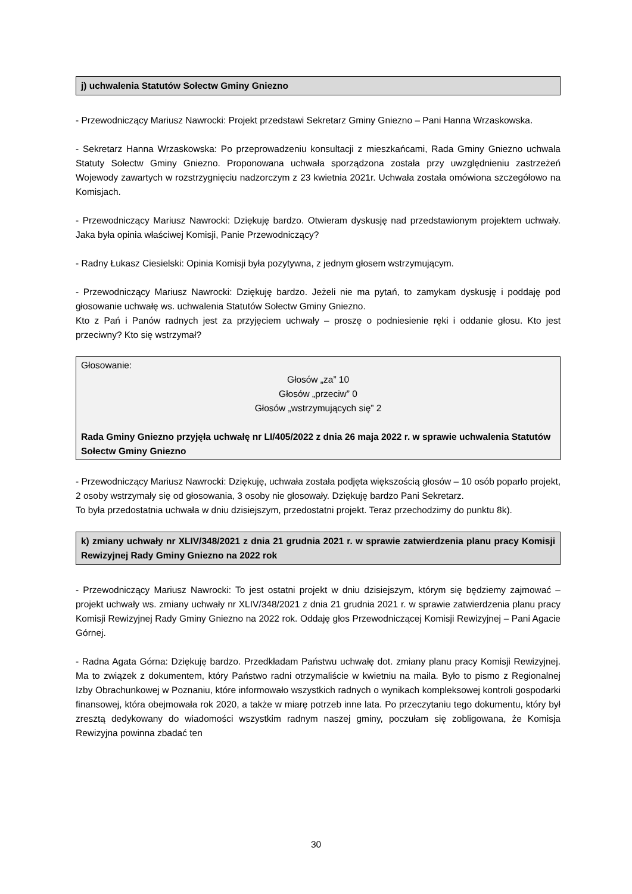j) uchwalenia Statutów Sołectw Gminy Gniezno
- Przewodniczący Mariusz Nawrocki: Projekt przedstawi Sekretarz Gminy Gniezno – Pani Hanna Wrzaskowska.
- Sekretarz Hanna Wrzaskowska: Po przeprowadzeniu konsultacji z mieszkańcami, Rada Gminy Gniezno uchwala Statuty Sołectw Gminy Gniezno. Proponowana uchwała sporządzona została przy uwzględnieniu zastrzeżeń Wojewody zawartych w rozstrzygnięciu nadzorczym z 23 kwietnia 2021r. Uchwała została omówiona szczegółowo na Komisjach.
- Przewodniczący Mariusz Nawrocki: Dziękuję bardzo. Otwieram dyskusję nad przedstawionym projektem uchwały. Jaka była opinia właściwej Komisji, Panie Przewodniczący?
- Radny Łukasz Ciesielski: Opinia Komisji była pozytywna, z jednym głosem wstrzymującym.
- Przewodniczący Mariusz Nawrocki: Dziękuję bardzo. Jeżeli nie ma pytań, to zamykam dyskusję i poddaję pod głosowanie uchwałę ws. uchwalenia Statutów Sołectw Gminy Gniezno.
Kto z Pań i Panów radnych jest za przyjęciem uchwały – proszę o podniesienie ręki i oddanie głosu. Kto jest przeciwny? Kto się wstrzymał?
Głosowanie:
Głosów „za” 10
Głosów „przeciw” 0
Głosów „wstrzymujących się” 2
Rada Gminy Gniezno przyjęła uchwałę nr LI/405/2022 z dnia 26 maja 2022 r. w sprawie uchwalenia Statutów Sołectw Gminy Gniezno
- Przewodniczący Mariusz Nawrocki: Dziękuję, uchwała została podjęta większością głosów – 10 osób poparło projekt, 2 osoby wstrzymały się od głosowania, 3 osoby nie głosowały. Dziękuję bardzo Pani Sekretarz.
To była przedostatnia uchwała w dniu dzisiejszym, przedostatni projekt. Teraz przechodzimy do punktu 8k).
k) zmiany uchwały nr XLIV/348/2021 z dnia 21 grudnia 2021 r. w sprawie zatwierdzenia planu pracy Komisji Rewizyjnej Rady Gminy Gniezno na 2022 rok
- Przewodniczący Mariusz Nawrocki: To jest ostatni projekt w dniu dzisiejszym, którym się będziemy zajmować – projekt uchwały ws. zmiany uchwały nr XLIV/348/2021 z dnia 21 grudnia 2021 r. w sprawie zatwierdzenia planu pracy Komisji Rewizyjnej Rady Gminy Gniezno na 2022 rok. Oddaję głos Przewodniczącej Komisji Rewizyjnej – Pani Agacie Górnej.
- Radna Agata Górna: Dziękuję bardzo. Przedkładam Państwu uchwałę dot. zmiany planu pracy Komisji Rewizyjnej. Ma to związek z dokumentem, który Państwo radni otrzymaliście w kwietniu na maila. Było to pismo z Regionalnej Izby Obrachunkowej w Poznaniu, które informowało wszystkich radnych o wynikach kompleksowej kontroli gospodarki finansowej, która obejmowała rok 2020, a także w miarę potrzeb inne lata. Po przeczytaniu tego dokumentu, który był zresztą dedykowany do wiadomości wszystkim radnym naszej gminy, poczułam się zobligowana, że Komisja Rewizyjna powinna zbadać ten
30